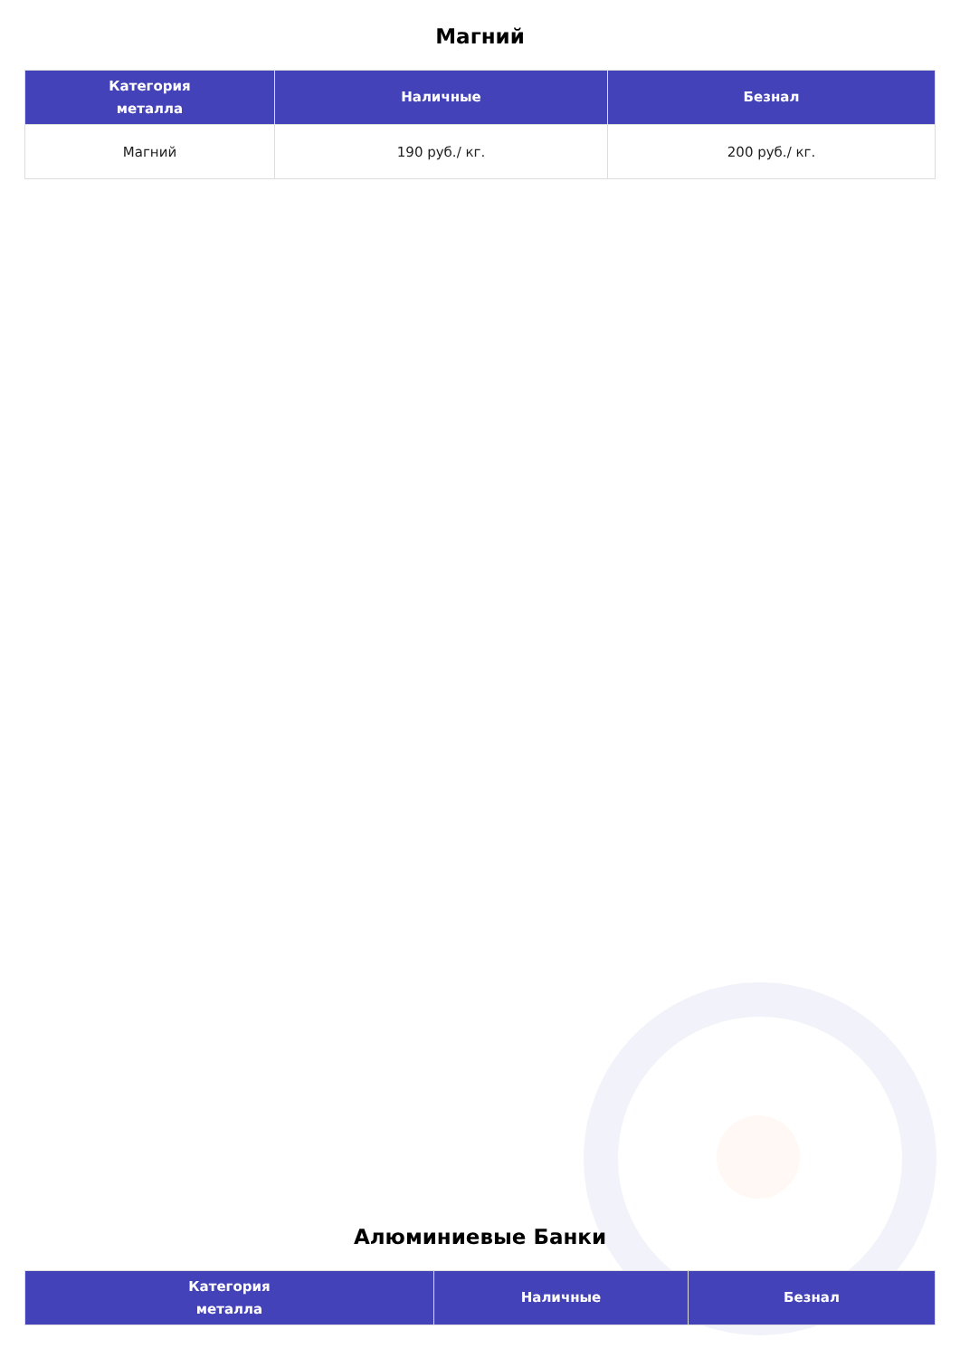Магний
| Категория металла | Наличные | Безнал |
| --- | --- | --- |
| Магний | 190 руб./ кг. | 200 руб./ кг. |
Алюминиевые Банки
| Категория металла | Наличные | Безнал |
| --- | --- | --- |